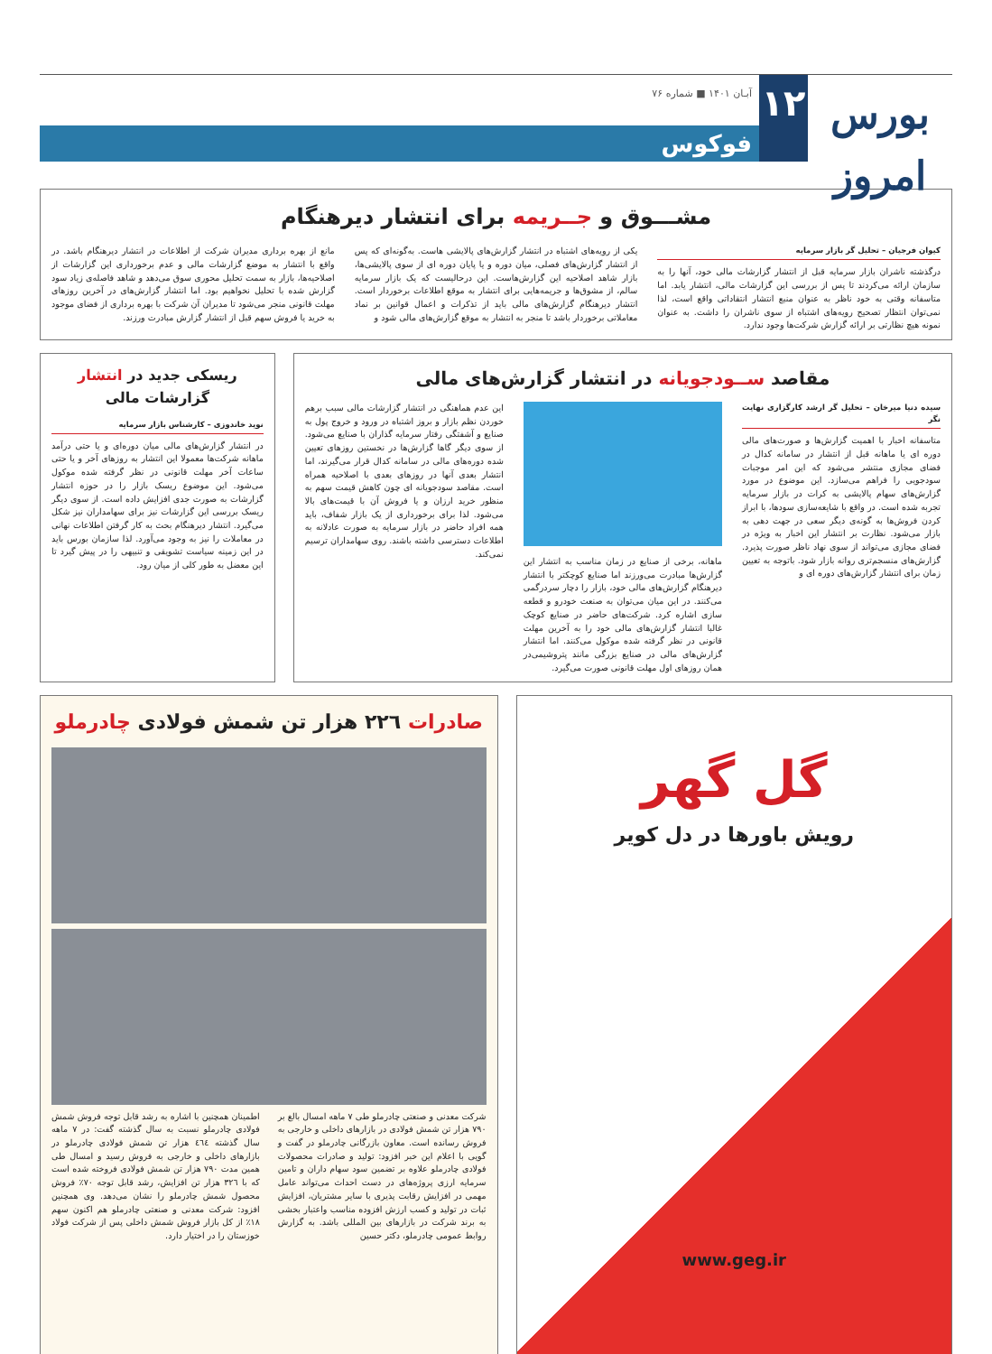بورس امروز
۱۲
آبـان ۱۴۰۱ ■ شماره ۷۶
فوکوس
مشـــوق و جــریمه برای انتشار دیرهنگام
کیوان فرجیان – تحلیل گر بازار سرمایه
درگذشته ناشران بازار سرمایه قبل از انتشار گزارشات مالی خود، آنها را به سازمان ارائه می‌کردند تا پس از بررسی این گزارشات مالی، انتشار یابد. اما متاسفانه وقتی به خود ناظر به عنوان منبع انتشار انتقاداتی واقع است، لذا نمی‌توان انتظار تصحیح رویه‌های اشتباه از سوی ناشران را داشت. به عنوان نمونه هیچ نظارتی بر ارائه گزارش شرکت‌ها وجود ندارد.
یکی از رویه‌های اشتباه در انتشار گزارش‌های پالایشی هاست. به‌گونه‌ای که پس از انتشار گزارش‌های فصلی، میان دوره و یا پایان دوره ای از سوی پالایشی‌ها، بازار شاهد اصلاحیه این گزارش‌هاست. این درحالیست که یک بازار سرمایه سالم، از مشوق‌ها و جریمه‌هایی برای انتشار به موقع اطلاعات برخوردار است. انتشار دیرهنگام گزارش‌های مالی باید از تذکرات و اعمال قوانین بر نماد معاملاتی برخوردار باشد تا منجر به انتشار به موقع گزارش‌های مالی شود و
مانع از بهره برداری مدیران شرکت از اطلاعات در انتشار دیرهنگام باشد. در واقع با انتشار به موضع گزارشات مالی و عدم برخورداری این گزارشات از اصلاحیه‌ها، بازار به سمت تحلیل محوری سوق می‌دهد و شاهد فاصله‌ی زیاد سود گزارش شده با تحلیل نخواهیم بود. اما انتشار گزارش‌های در آخرین روزهای مهلت قانونی منجر می‌شود تا مدیران آن شرکت با بهره برداری از فضای موجود به خرید یا فروش سهم قبل از انتشار گزارش مبادرت ورزند.
مقاصد ســودجویانه در انتشار گزارش‌های مالی
سیده دنیا میرخان – تحلیل گر ارشد کارگزاری نهایت نگر
متاسفانه اخبار با اهمیت گزارش‌ها و صورت‌های مالی دوره ای یا ماهانه قبل از انتشار در سامانه کدال در فضای مجازی منتشر می‌شود که این امر موجبات سودجویی را فراهم می‌سازد. این موضوع در مورد گزارش‌های سهام پالایشی به کرات در بازار سرمایه تجربه شده است. در واقع با شایعه‌سازی سودها، با ابراز کردن فروش‌ها به گونه‌ی دیگر سعی در جهت دهی به بازار می‌شود. نظارت بر انتشار این اخبار به ویژه در فضای مجازی می‌تواند از سوی نهاد ناظر صورت پذیرد. گزارش‌های منسجم‌تری روانه بازار شود. باتوجه به تعیین زمان برای انتشار گزارش‌های دوره ای و
ماهانه، برخی از صنایع در زمان مناسب به انتشار این گزارش‌ها مبادرت می‌ورزند اما صنایع کوچکتر با انتشار دیرهنگام گزارش‌های مالی خود، بازار را دچار سردرگمی می‌کنند. در این میان می‌توان به صنعت خودرو و قطعه سازی اشاره کرد. شرکت‌های حاضر در صنایع کوچک غالبا انتشار گزارش‌های مالی خود را به آخرین مهلت قانونی در نظر گرفته شده موکول می‌کنند. اما انتشار گزارش‌های مالی در صنایع بزرگی مانند پتروشیمی‌در همان روزهای اول مهلت قانونی صورت می‌گیرد.
این عدم هماهنگی در انتشار گزارشات مالی سبب برهم خوردن نظم بازار و بروز اشتباه در ورود و خروج پول به صنایع و آشفتگی رفتار سرمایه گذاران با صنایع می‌شود. از سوی دیگر گاها گزارش‌ها در نخستین روزهای تعیین شده دوره‌های مالی در سامانه کدال قرار می‌گیرند، اما انتشار بعدی آنها در روزهای بعدی با اصلاحیه همراه است. مقاصد سودجویانه ای چون کاهش قیمت سهم به منظور خرید ارزان و یا فروش آن با قیمت‌های بالا می‌شود. لذا برای برخورداری از یک بازار شفاف، باید همه افراد حاضر در بازار سرمایه به صورت عادلانه به اطلاعات دسترسی داشته باشند. روی سهامداران ترسیم نمی‌کند.
ریسکی جدید در انتشار گزارشات مالی
نوید خاندوزی – کارشناس بازار سرمایه
در انتشار گزارش‌های مالی میان دوره‌ای و یا حتی درآمد ماهانه شرکت‌ها معمولا این انتشار به روزهای آخر و یا حتی ساعات آخر مهلت قانونی در نظر گرفته شده موکول می‌شود. این موضوع ریسک بازار را در حوزه انتشار گزارشات به صورت جدی افزایش داده است. از سوی دیگر ریسک بررسی این گزارشات نیز برای سهامداران نیز شکل می‌گیرد. انتشار دیرهنگام بحث به کار گرفتن اطلاعات نهانی در معاملات را نیز به وجود می‌آورد. لذا سازمان بورس باید در این زمینه سیاست تشویقی و تنبیهی را در پیش گیرد تا این معضل به طور کلی از میان رود.
گل گهر
رویش باورها در دل کویر
www.geg.ir
صادرات ۲۲٦ هزار تن شمش فولادی چادرملو
شرکت معدنی و صنعتی چادرملو طی ۷ ماهه امسال بالغ بر ۷۹۰ هزار تن شمش فولادی در بازارهای داخلی و خارجی به فروش رسانده است. معاون بازرگانی چادرملو در گفت و گویی با اعلام این خبر افزود: تولید و صادرات محصولات فولادی چادرملو علاوه بر تضمین سود سهام داران و تامین سرمایه ارزی پروژه‌های در دست احداث می‌تواند عامل مهمی در افزایش رقابت پذیری با سایر مشتریان، افزایش ثبات در تولید و کسب ارزش افزوده مناسب واعتبار بخشی به برند شرکت در بازارهای بین المللی باشد. به گزارش روابط عمومی چادرملو، دکتر حسین
اطمینان همچنین با اشاره به رشد قابل توجه فروش شمش فولادی چادرملو نسبت به سال گذشته گفت: در ۷ ماهه سال گذشته ٤٦٤ هزار تن شمش فولادی چادرملو در بازارهای داخلی و خارجی به فروش رسید و امسال طی همین مدت ۷۹۰ هزار تن شمش فولادی فروخته شده است که با ۳۲٦ هزار تن افزایش، رشد قابل توجه ۷۰٪ فروش محصول شمش چادرملو را نشان می‌دهد. وی همچنین افزود: شرکت معدنی و صنعتی چادرملو هم اکنون سهم ۱۸٪ از کل بازار فروش شمش داخلی پس از شرکت فولاد خوزستان را در اختیار دارد.